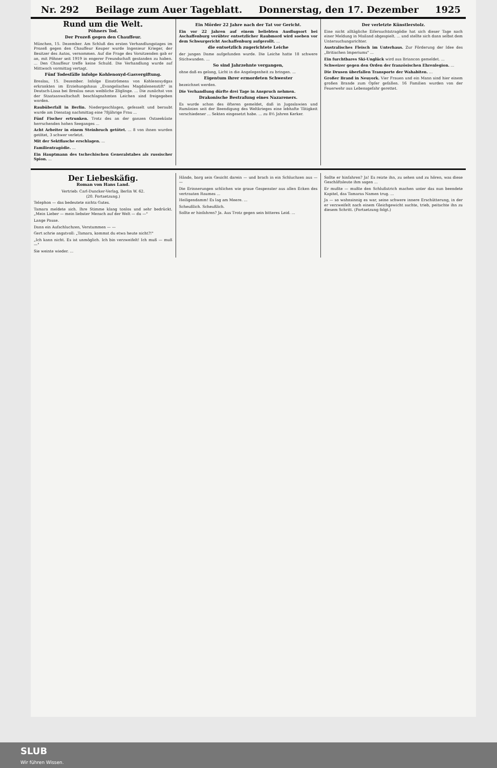Nr. 292 Beilage zum Auer Tageblatt. Donnerstag, den 17. Dezember 1925
Rund um die Welt.
Pöhners Tod.
Der Prozeß gegen den Chauffeur.
München, 15. Dezember. Am Schluß des ersten Verhandlungstages im Prozeß gegen den Chauffeur Keuper wurde Ingenieur Krieger, der Besitzer des Autos, vernommen. Auf die Frage des Vorsitzenden gab er an, mit Pöhner seit 1919 in engerer Freundschaft gestanden zu haben. ... Den Chauffeur treffe keine Schuld. Die Verhandlung wurde auf Mittwoch vormittag vertagt.
Fünf Todesfälle infolge Kohlenoxyd-Gasvergiftung.
Breslau, 15. Dezember. Infolge Einströmens von Kohlenoxydgas erkrankten im Erziehungshaus „Evangelisches Magdalenenstift" in Deutsch-Lissa bei Breslau neun weibliche Zöglinge. ... Die zunächst von der Staatsanwaltschaft beschlagnahmten Leichen sind freigegeben worden.
Raubüberfall in Berlin. Niedergeschlagen, gefesselt und beraubt wurde am Dienstag nachmittag eine 78jährige Frau ...
Fünf Fischer ertrunken. Trotz des an der ganzen Ostseeküste herrschenden hohen Seeganges ...
Acht Arbeiter in einem Steinbruch getötet. ... 8 von ihnen wurden getötet, 3 schwer verletzt.
Mit der Sektflasche erschlagen. ...
Familientragödie. ...
Ein Hauptmann des tschechischen Generalstabes als russischer Spion. ...
Ein Mörder 22 Jahre nach der Tat vor Gericht.
Ein vor 22 Jahren auf einem beliebten Ausflugsort bei Aschaffenburg verübter entsetzlicher Raubmord wird soeben vor dem Schwurgericht Aschaffenburg aufgerollt. ...
die entsetzlich zugerichtete Leiche
der jungen Dame aufgefunden wurde. Die Leiche hatte 18 schwere Stichwunden. ...
So sind Jahrzehnte vergangen,
ohne daß es gelang, Licht in die Angelegenheit zu bringen. ...
Eigentum ihrer ermordeten Schwester
bezeichnet werden.
Die Verhandlung dürfte drei Tage in Anspruch nehmen.
Drakonische Bestrafung eines Nazareners.
Es wurde schon des öfteren gemeldet, daß in Jugoslawien und Rumänien seit der Beendigung des Weltkrieges eine lebhafte Tätigkeit verschiedener ... Sekten eingesetzt habe. ... zu 8½ Jahren Kerker.
Der verletzte Künstlerstolz.
Eine nicht alltägliche Eifersuchtstragödie hat sich dieser Tage nach einer Meldung in Mailand abgespielt. ... und stellte sich dann selbst dem Untersuchungsrichter.
Australisches Fleisch im Unterhaus. Zur Förderung der Idee des „Britischen Imperiums" ...
Ein furchtbares Ski-Unglück wird aus Briancon gemeldet. ...
Schweizer gegen den Orden der französischen Ehrenlegion. ...
Die Drusen überfallen Transporte der Wahabiten. ...
Großer Brand in Neuyork. Vier Frauen und ein Mann sind hier einem großen Brande zum Opfer gefallen. 16 Familien wurden von der Feuerwehr aus Lebensgefahr gerettet.
Der Liebeskäfig.
Roman von Hans Land.
Vertrieb: Carl-Duncker-Verlag, Berlin W. 62.
(20. Fortsetzung.)
Telephon — das bedeutete nichts Gutes.
Tamara meldete sich. Ihre Stimme klang tonlos und sehr bedrückt. „Mein Lieber — mein liebster Mensch auf der Welt — du —"
Lange Pause.
Dann ein Aufschluchzen, Verstummen — —
Gert schrie angstvoll: „Tamara, kommst du etwa heute nicht?!"
„Ich kann nicht. Es ist unmöglich. Ich bin verzweifelt! Ich muß — muß —"
Sie weinte wieder. ...
Hände, barg sein Gesicht darein — und brach in ein Schluchzen aus — —
Die Erinnerungen schlichen wie graue Gespenster aus allen Ecken des vertrauten Raumes ...
Heiligendamm! Es lag am Meere. ...
Scheußlich. Scheußlich.
Sollte er hinfahren? Ja. Aus Trotz gegen sein bitteres Leid. ...
Sollte er hinfahren? Ja! Es reizte ihn, zu sehen und zu hören, was diese Geschäftsleute ihm sagen ...
Er mußte — mußte den Schlußstrich machen unter das nun beendete Kapitel, das Tamaras Namen trug. ...
Ja — so wahnsinnig es war, seine schwere innere Erschütterung, in der er verzweifelt nach einem Gleichgewicht suchte, trieb, peitschte ihn zu diesem Schritt. (Fortsetzung folgt.)
SLUB
Wir führen Wissen.